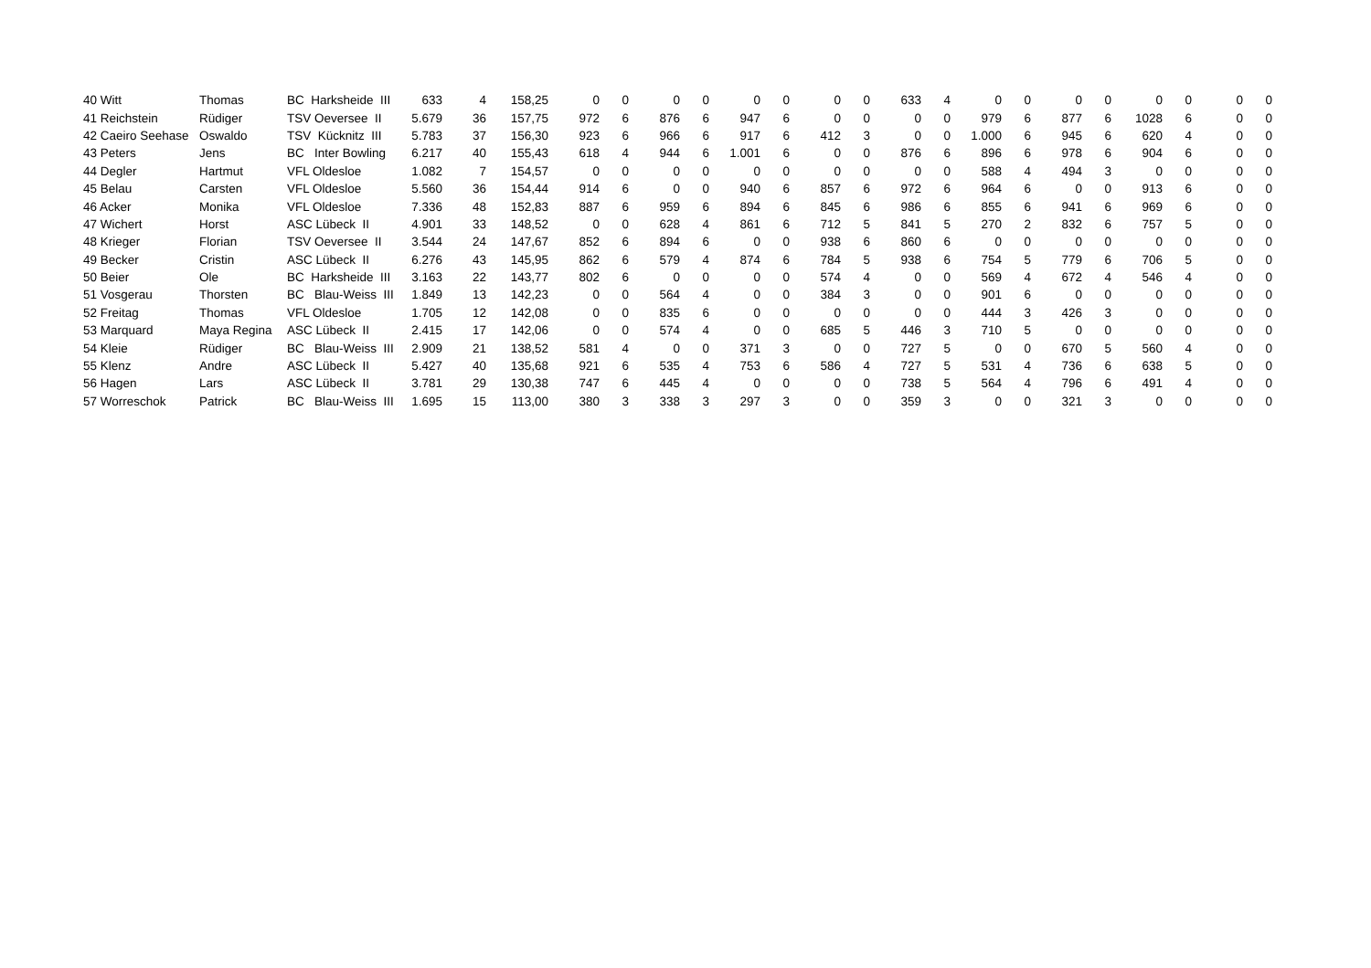| 40 | Witt | Thomas | BC Harksheide III | 633 | 4 | 158,25 | 0 | 0 | 0 | 0 | 0 | 0 | 0 | 0 | 633 | 4 | 0 | 0 | 0 | 0 | 0 | 0 | 0 | 0 |
| 41 | Reichstein | Rüdiger | TSV Oeversee II | 5.679 | 36 | 157,75 | 972 | 6 | 876 | 6 | 947 | 6 | 0 | 0 | 0 | 0 | 979 | 6 | 877 | 6 | 1028 | 6 | 0 | 0 |
| 42 | Caeiro Seehase | Oswaldo | TSV Kücknitz III | 5.783 | 37 | 156,30 | 923 | 6 | 966 | 6 | 917 | 6 | 412 | 3 | 0 | 0 | 1.000 | 6 | 945 | 6 | 620 | 4 | 0 | 0 |
| 43 | Peters | Jens | BC Inter Bowling | 6.217 | 40 | 155,43 | 618 | 4 | 944 | 6 | 1.001 | 6 | 0 | 0 | 876 | 6 | 896 | 6 | 978 | 6 | 904 | 6 | 0 | 0 |
| 44 | Degler | Hartmut | VFL Oldesloe | 1.082 | 7 | 154,57 | 0 | 0 | 0 | 0 | 0 | 0 | 0 | 0 | 0 | 0 | 588 | 4 | 494 | 3 | 0 | 0 | 0 | 0 |
| 45 | Belau | Carsten | VFL Oldesloe | 5.560 | 36 | 154,44 | 914 | 6 | 0 | 0 | 940 | 6 | 857 | 6 | 972 | 6 | 964 | 6 | 0 | 0 | 913 | 6 | 0 | 0 |
| 46 | Acker | Monika | VFL Oldesloe | 7.336 | 48 | 152,83 | 887 | 6 | 959 | 6 | 894 | 6 | 845 | 6 | 986 | 6 | 855 | 6 | 941 | 6 | 969 | 6 | 0 | 0 |
| 47 | Wichert | Horst | ASC Lübeck II | 4.901 | 33 | 148,52 | 0 | 0 | 628 | 4 | 861 | 6 | 712 | 5 | 841 | 5 | 270 | 2 | 832 | 6 | 757 | 5 | 0 | 0 |
| 48 | Krieger | Florian | TSV Oeversee II | 3.544 | 24 | 147,67 | 852 | 6 | 894 | 6 | 0 | 0 | 938 | 6 | 860 | 6 | 0 | 0 | 0 | 0 | 0 | 0 | 0 | 0 |
| 49 | Becker | Cristin | ASC Lübeck II | 6.276 | 43 | 145,95 | 862 | 6 | 579 | 4 | 874 | 6 | 784 | 5 | 938 | 6 | 754 | 5 | 779 | 6 | 706 | 5 | 0 | 0 |
| 50 | Beier | Ole | BC Harksheide III | 3.163 | 22 | 143,77 | 802 | 6 | 0 | 0 | 0 | 0 | 574 | 4 | 0 | 0 | 569 | 4 | 672 | 4 | 546 | 4 | 0 | 0 |
| 51 | Vosgerau | Thorsten | BC Blau-Weiss III | 1.849 | 13 | 142,23 | 0 | 0 | 564 | 4 | 0 | 0 | 384 | 3 | 0 | 0 | 901 | 6 | 0 | 0 | 0 | 0 | 0 | 0 |
| 52 | Freitag | Thomas | VFL Oldesloe | 1.705 | 12 | 142,08 | 0 | 0 | 835 | 6 | 0 | 0 | 0 | 0 | 0 | 0 | 444 | 3 | 426 | 3 | 0 | 0 | 0 | 0 |
| 53 | Marquard | Maya Regina | ASC Lübeck II | 2.415 | 17 | 142,06 | 0 | 0 | 574 | 4 | 0 | 0 | 685 | 5 | 446 | 3 | 710 | 5 | 0 | 0 | 0 | 0 | 0 | 0 |
| 54 | Kleie | Rüdiger | BC Blau-Weiss III | 2.909 | 21 | 138,52 | 581 | 4 | 0 | 0 | 371 | 3 | 0 | 0 | 727 | 5 | 0 | 0 | 670 | 5 | 560 | 4 | 0 | 0 |
| 55 | Klenz | Andre | ASC Lübeck II | 5.427 | 40 | 135,68 | 921 | 6 | 535 | 4 | 753 | 6 | 586 | 4 | 727 | 5 | 531 | 4 | 736 | 6 | 638 | 5 | 0 | 0 |
| 56 | Hagen | Lars | ASC Lübeck II | 3.781 | 29 | 130,38 | 747 | 6 | 445 | 4 | 0 | 0 | 0 | 0 | 738 | 5 | 564 | 4 | 796 | 6 | 491 | 4 | 0 | 0 |
| 57 | Worreschok | Patrick | BC Blau-Weiss III | 1.695 | 15 | 113,00 | 380 | 3 | 338 | 3 | 297 | 3 | 0 | 0 | 359 | 3 | 0 | 0 | 321 | 3 | 0 | 0 | 0 | 0 |